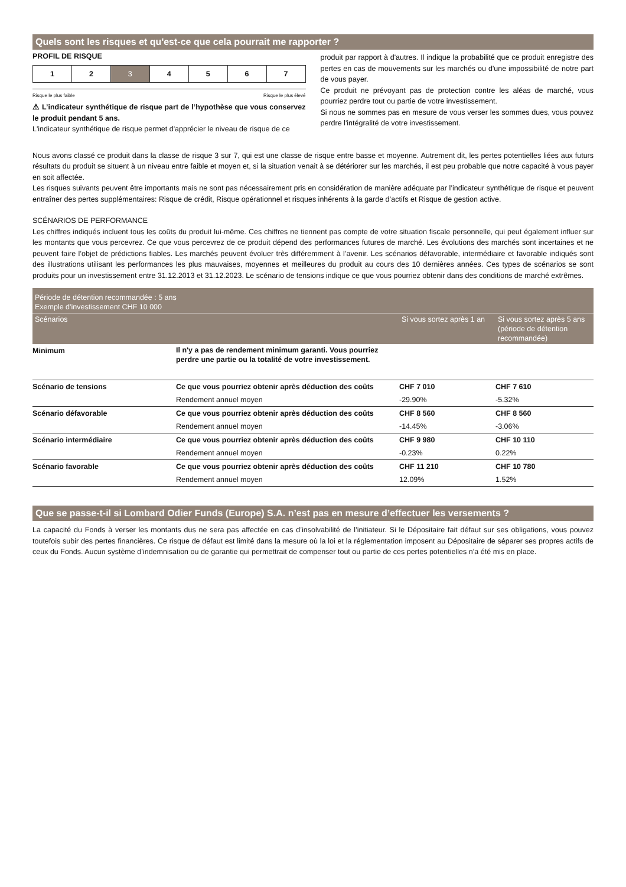Quels sont les risques et qu'est-ce que cela pourrait me rapporter ?
PROFIL DE RISQUE
| 1 | 2 | 3 | 4 | 5 | 6 | 7 |
Risque le plus faible Risque le plus élevé
⚠ L’indicateur synthétique de risque part de l’hypothèse que vous conservez le produit pendant 5 ans.
L'indicateur synthétique de risque permet d'apprécier le niveau de risque de ce
produit par rapport à d'autres. Il indique la probabilité que ce produit enregistre des pertes en cas de mouvements sur les marchés ou d'une impossibilité de notre part de vous payer.
Ce produit ne prévoyant pas de protection contre les aléas de marché, vous pourriez perdre tout ou partie de votre investissement.
Si nous ne sommes pas en mesure de vous verser les sommes dues, vous pouvez perdre l'intégralité de votre investissement.
Nous avons classé ce produit dans la classe de risque 3 sur 7, qui est une classe de risque entre basse et moyenne. Autrement dit, les pertes potentielles liées aux futurs résultats du produit se situent à un niveau entre faible et moyen et, si la situation venait à se détériorer sur les marchés, il est peu probable que notre capacité à vous payer en soit affectée.
Les risques suivants peuvent être importants mais ne sont pas nécessairement pris en considération de manière adéquate par l’indicateur synthétique de risque et peuvent entraîner des pertes supplémentaires: Risque de crédit, Risque opérationnel et risques inhérents à la garde d’actifs et Risque de gestion active.
SCÉNARIOS DE PERFORMANCE
Les chiffres indiqués incluent tous les coûts du produit lui-même. Ces chiffres ne tiennent pas compte de votre situation fiscale personnelle, qui peut également influer sur les montants que vous percevrez. Ce que vous percevrez de ce produit dépend des performances futures de marché. Les évolutions des marchés sont incertaines et ne peuvent faire l’objet de prédictions fiables. Les marchés peuvent évoluer très différemment à l’avenir. Les scénarios défavorable, intermédiaire et favorable indiqués sont des illustrations utilisant les performances les plus mauvaises, moyennes et meilleures du produit au cours des 10 dernières années. Ces types de scénarios se sont produits pour un investissement entre 31.12.2013 et 31.12.2023. Le scénario de tensions indique ce que vous pourriez obtenir dans des conditions de marché extrêmes.
| Période de détention recommandée : 5 ans Exemple d'investissement CHF 10 000 | | | |
| --- | --- | --- | --- |
| Scénarios | | Si vous sortez après 1 an | Si vous sortez après 5 ans (période de détention recommandée) |
| Minimum | Il n'y a pas de rendement minimum garanti. Vous pourriez perdre une partie ou la totalité de votre investissement. | | |
| Scénario de tensions | Ce que vous pourriez obtenir après déduction des coûts | CHF 7 010 | CHF 7 610 |
| | Rendement annuel moyen | -29.90% | -5.32% |
| Scénario défavorable | Ce que vous pourriez obtenir après déduction des coûts | CHF 8 560 | CHF 8 560 |
| | Rendement annuel moyen | -14.45% | -3.06% |
| Scénario intermédiaire | Ce que vous pourriez obtenir après déduction des coûts | CHF 9 980 | CHF 10 110 |
| | Rendement annuel moyen | -0.23% | 0.22% |
| Scénario favorable | Ce que vous pourriez obtenir après déduction des coûts | CHF 11 210 | CHF 10 780 |
| | Rendement annuel moyen | 12.09% | 1.52% |
Que se passe-t-il si Lombard Odier Funds (Europe) S.A. n’est pas en mesure d’effectuer les versements ?
La capacité du Fonds à verser les montants dus ne sera pas affectée en cas d’insolvabilité de l’initiateur. Si le Dépositaire fait défaut sur ses obligations, vous pouvez toutefois subir des pertes financières. Ce risque de défaut est limité dans la mesure où la loi et la réglementation imposent au Dépositaire de séparer ses propres actifs de ceux du Fonds. Aucun système d’indemnisation ou de garantie qui permettrait de compenser tout ou partie de ces pertes potentielles n’a été mis en place.